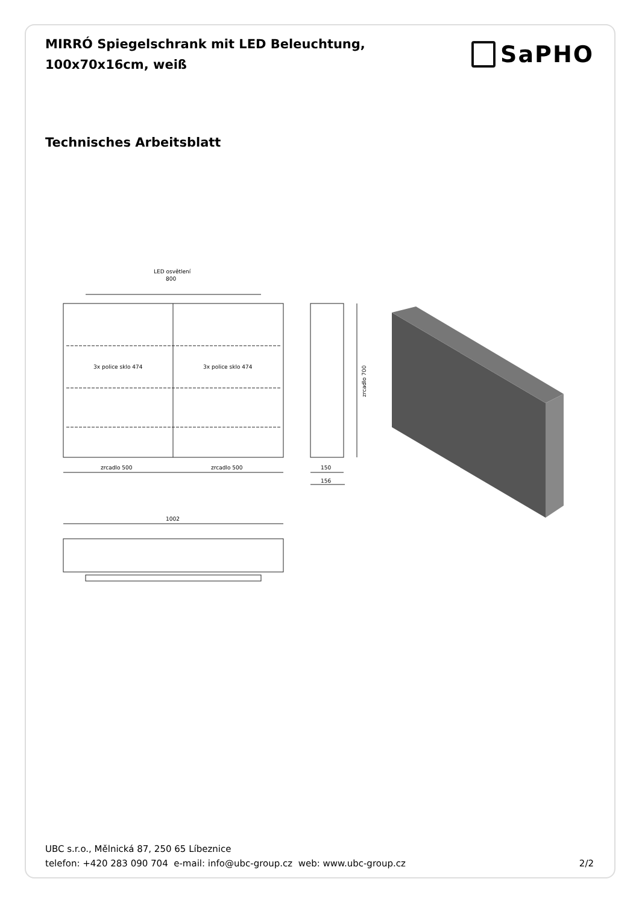MIRRÓ Spiegelschrank mit LED Beleuchtung,
100x70x16cm, weiß
SaPHO
Technisches Arbeitsblatt
LED osvětlení
800
3x police sklo 474
3x police sklo 474
zrcadlo 500
zrcadlo 500
zrcadlo 700
150
156
1002
UBC s.r.o., Mělnická 87, 250 65 Líbeznice
telefon: +420 283 090 704 e-mail: info@ubc-group.cz web: www.ubc-group.cz 2/2